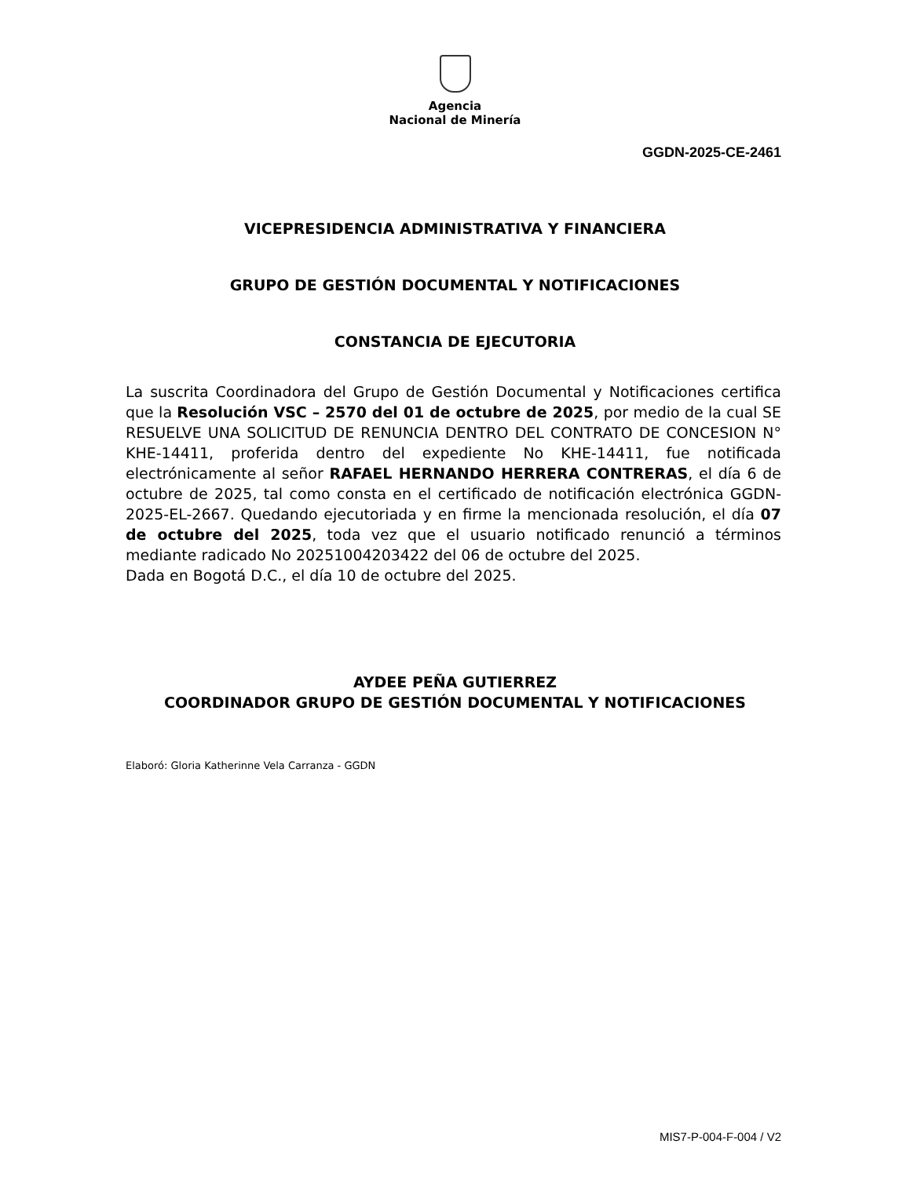Agencia
Nacional de Minería
GGDN-2025-CE-2461
VICEPRESIDENCIA ADMINISTRATIVA Y FINANCIERA
GRUPO DE GESTIÓN DOCUMENTAL Y NOTIFICACIONES
CONSTANCIA DE EJECUTORIA
La suscrita Coordinadora del Grupo de Gestión Documental y Notificaciones certifica que la Resolución VSC – 2570 del 01 de octubre de 2025, por medio de la cual SE RESUELVE UNA SOLICITUD DE RENUNCIA DENTRO DEL CONTRATO DE CONCESION N° KHE-14411, proferida dentro del expediente No KHE-14411, fue notificada electrónicamente al señor RAFAEL HERNANDO HERRERA CONTRERAS, el día 6 de octubre de 2025, tal como consta en el certificado de notificación electrónica GGDN-2025-EL-2667. Quedando ejecutoriada y en firme la mencionada resolución, el día 07 de octubre del 2025, toda vez que el usuario notificado renunció a términos mediante radicado No 20251004203422 del 06 de octubre del 2025.
Dada en Bogotá D.C., el día 10 de octubre del 2025.
AYDEE PEÑA GUTIERREZ
COORDINADOR GRUPO DE GESTIÓN DOCUMENTAL Y NOTIFICACIONES
Elaboró: Gloria Katherinne Vela Carranza - GGDN
MIS7-P-004-F-004 / V2